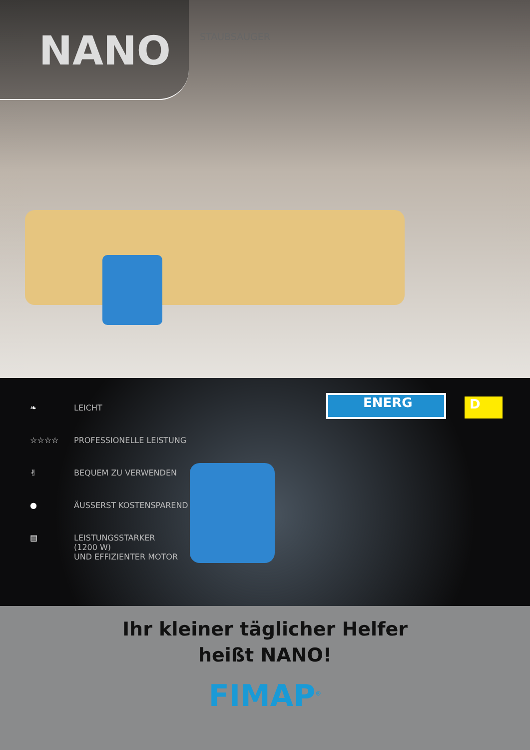NANO
STAUBSAUGER
❧ LEICHT
☆☆☆☆ PROFESSIONELLE LEISTUNG
✌ BEQUEM ZU VERWENDEN
● ÄUSSERST KOSTENSPAREND
▤ LEISTUNGSSTARKER
(1200 W)
UND EFFIZIENTER MOTOR
ENERG D
Ihr kleiner täglicher Helfer
heißt NANO!
FIMAP<sup>®</sup>